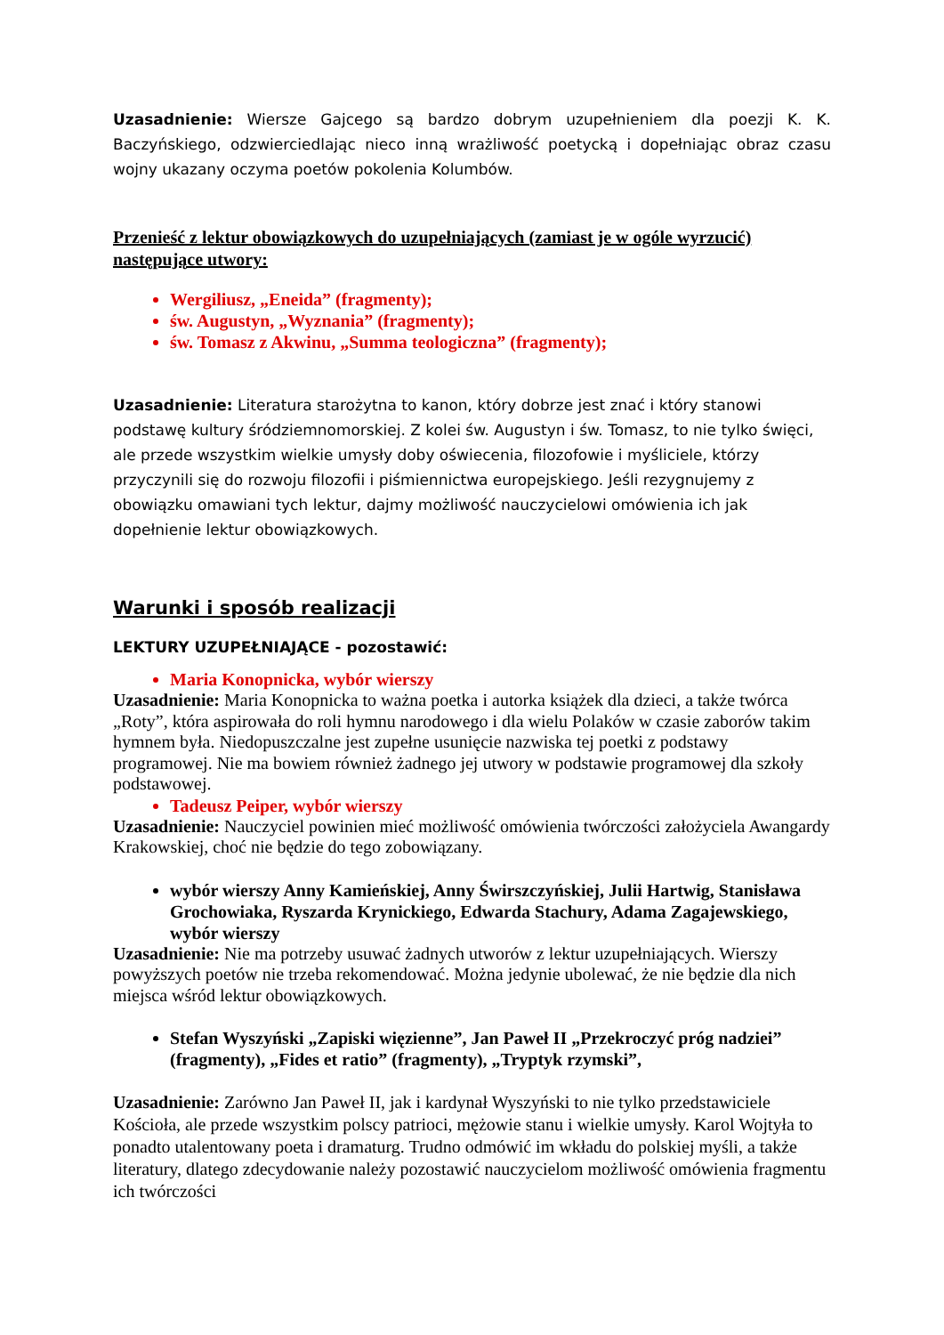Uzasadnienie: Wiersze Gajcego są bardzo dobrym uzupełnieniem dla poezji K. K. Baczyńskiego, odzwierciedlając nieco inną wrażliwość poetycką i dopełniając obraz czasu wojny ukazany oczyma poetów pokolenia Kolumbów.
Przenieść z lektur obowiązkowych do uzupełniających (zamiast je w ogóle wyrzucić) następujące utwory:
Wergiliusz, „Eneida” (fragmenty);
św. Augustyn, „Wyznania” (fragmenty);
św. Tomasz z Akwinu, „Summa teologiczna” (fragmenty);
Uzasadnienie: Literatura starożytna to kanon, który dobrze jest znać i który stanowi podstawę kultury śródziemnomorskiej. Z kolei św. Augustyn i św. Tomasz, to nie tylko święci, ale przede wszystkim wielkie umysły doby oświecenia, filozofowie i myśliciele, którzy przyczynili się do rozwoju filozofii i piśmiennictwa europejskiego. Jeśli rezygnujemy z obowiązku omawiani tych lektur, dajmy możliwość nauczycielowi omówienia ich jak dopełnienie lektur obowiązkowych.
Warunki i sposób realizacji
LEKTURY UZUPEŁNIAJĄCE - pozostawić:
Maria Konopnicka, wybór wierszy
Uzasadnienie: Maria Konopnicka to ważna poetka i autorka książek dla dzieci, a także twórca „Roty”, która aspirowała do roli hymnu narodowego i dla wielu Polaków w czasie zaborów takim hymnem była. Niedopuszczalne jest zupełne usunięcie nazwiska tej poetki z podstawy programowej. Nie ma bowiem również żadnego jej utwory w podstawie programowej dla szkoły podstawowej.
Tadeusz Peiper, wybór wierszy
Uzasadnienie: Nauczyciel powinien mieć możliwość omówienia twórczości założyciela Awangardy Krakowskiej, choć nie będzie do tego zobowiązany.
wybór wierszy Anny Kamieńskiej, Anny Świrszczyńskiej, Julii Hartwig, Stanisława Grochowiaka, Ryszarda Krynickiego, Edwarda Stachury, Adama Zagajewskiego, wybór wierszy
Uzasadnienie: Nie ma potrzeby usuwać żadnych utworów z lektur uzupełniających. Wierszy powyższych poetów nie trzeba rekomendować. Można jedynie ubolewać, że nie będzie dla nich miejsca wśród lektur obowiązkowych.
Stefan Wyszyński „Zapiski więzienne”, Jan Paweł II „Przekroczyć próg nadziei” (fragmenty), „Fides et ratio” (fragmenty), „Tryptyk rzymski”,
Uzasadnienie: Zarówno Jan Paweł II, jak i kardynał Wyszyński to nie tylko przedstawiciele Kościoła, ale przede wszystkim polscy patrioci, mężowie stanu i wielkie umysły. Karol Wojtyła to ponadto utalentowany poeta i dramaturg. Trudno odmówić im wkładu do polskiej myśli, a także literatury, dlatego zdecydowanie należy pozostawić nauczycielom możliwość omówienia fragmentu ich twórczości